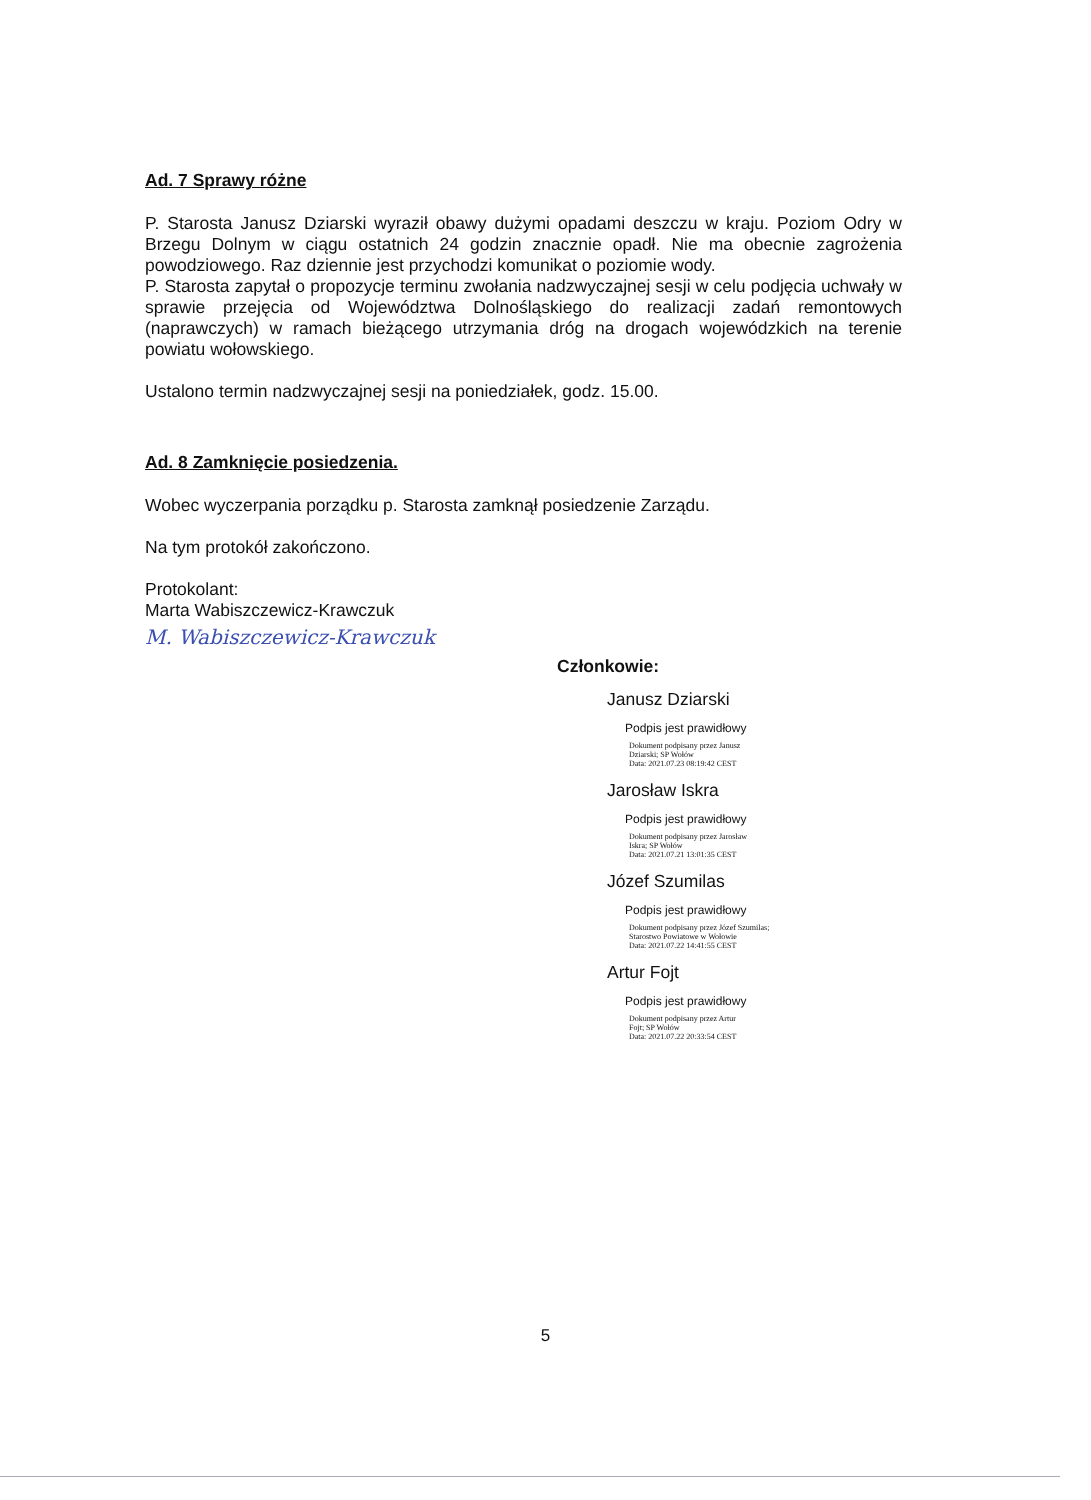Ad. 7 Sprawy różne
P. Starosta Janusz Dziarski wyraził obawy dużymi opadami deszczu w kraju. Poziom Odry w Brzegu Dolnym w ciągu ostatnich 24 godzin znacznie opadł. Nie ma obecnie zagrożenia powodziowego. Raz dziennie jest przychodzi komunikat o poziomie wody.
P. Starosta zapytał o propozycje terminu zwołania nadzwyczajnej sesji w celu podjęcia uchwały w sprawie przejęcia od Województwa Dolnośląskiego do realizacji zadań remontowych (naprawczych) w ramach bieżącego utrzymania dróg na drogach wojewódzkich na terenie powiatu wołowskiego.
Ustalono termin nadzwyczajnej sesji na poniedziałek, godz. 15.00.
Ad. 8 Zamknięcie posiedzenia.
Wobec wyczerpania porządku p. Starosta zamknął posiedzenie Zarządu.
Na tym protokół zakończono.
Protokolant:
Marta Wabiszczewicz-Krawczuk
M. Wabiszczewicz-Krawczuk
Członkowie:
Janusz Dziarski
Podpis jest prawidłowy
Dokument podpisany przez Janusz
Dziarski; SP Wołów
Data: 2021.07.23 08:19:42 CEST
Jarosław Iskra
Podpis jest prawidłowy
Dokument podpisany przez Jarosław
Iskra; SP Wołów
Data: 2021.07.21 13:01:35 CEST
Józef Szumilas
Podpis jest prawidłowy
Dokument podpisany przez Józef Szumilas;
Starostwo Powiatowe w Wołowie
Data: 2021.07.22 14:41:55 CEST
Artur Fojt
Podpis jest prawidłowy
Dokument podpisany przez Artur
Fojt; SP Wołów
Data: 2021.07.22 20:33:54 CEST
5